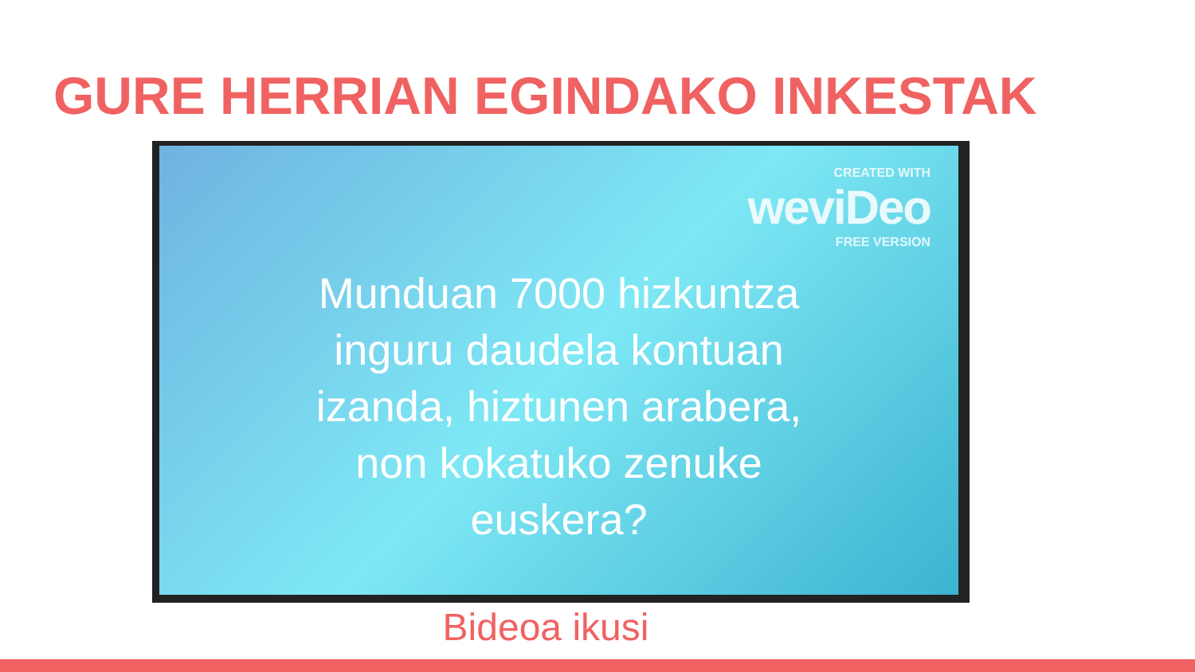GURE HERRIAN EGINDAKO INKESTAK
CREATED WITH
weviDeo
FREE VERSION
Munduan 7000 hizkuntza
inguru daudela kontuan
izanda, hiztunen arabera,
non kokatuko zenuke
euskera?
Bideoa ikusi